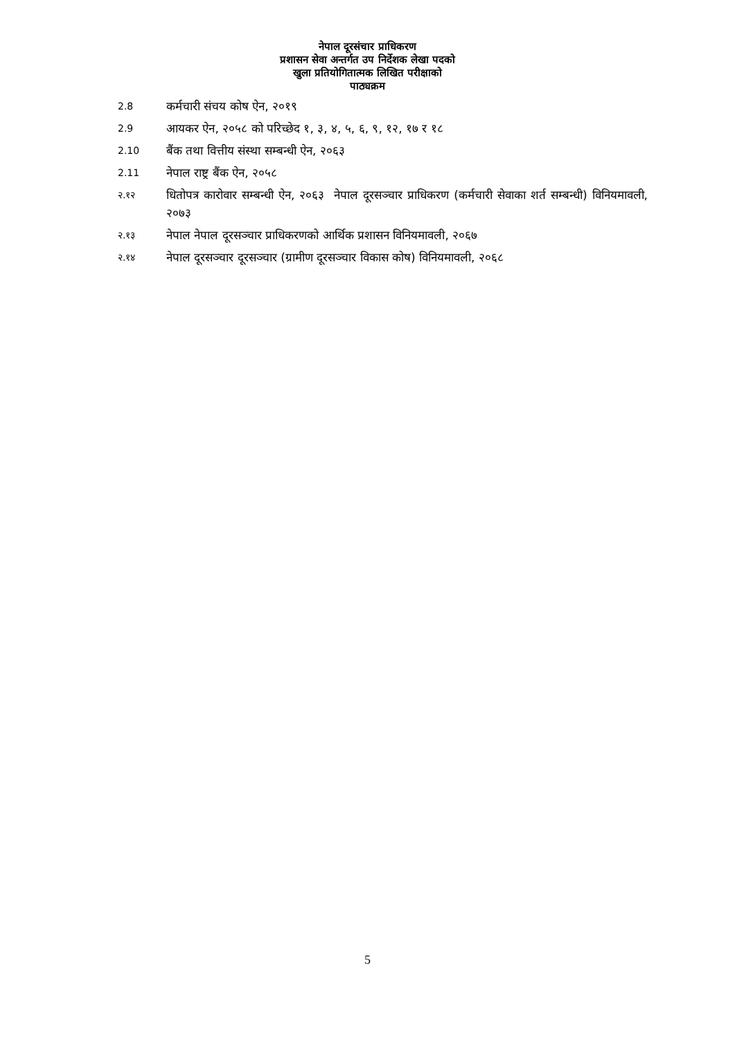नेपाल दूरसंचार प्राधिकरण
प्रशासन सेवा अन्तर्गत उप निर्देशक लेखा पदको
खुला प्रतियोगितात्मक लिखित परीक्षाको
पाठ्यक्रम
2.8
कर्मचारी संचय कोष ऐन, २०१९
2.9
आयकर ऐन, २०५८ को परिच्छेद १, ३, ४, ५, ६, ९, १२, १७ र १८
2.10
बैंक तथा वित्तीय संस्था सम्बन्धी ऐन, २०६३
2.11
नेपाल राष्ट्र बैंक ऐन, २०५८
२.१२
धितोपत्र कारोवार सम्बन्धी ऐन, २०६३ नेपाल दूरसञ्चार प्राधिकरण (कर्मचारी सेवाका शर्त सम्बन्धी) विनियमावली, २०७३
२.१३
नेपाल नेपाल दूरसञ्चार प्राधिकरणको आर्थिक प्रशासन विनियमावली, २०६७
२.१४
नेपाल दूरसञ्चार दूरसञ्चार (ग्रामीण दूरसञ्चार विकास कोष) विनियमावली, २०६८
5